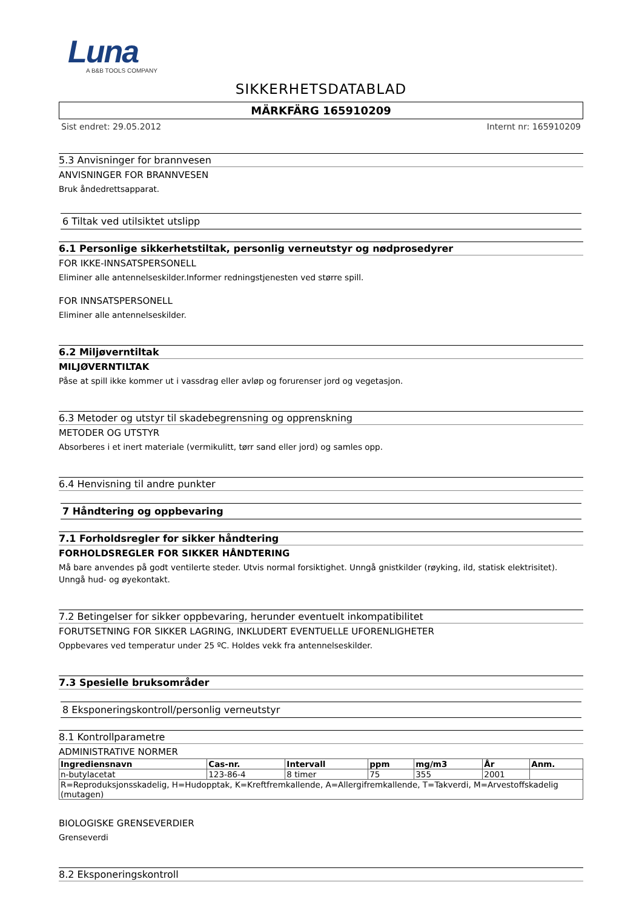Luna
A B&B TOOLS COMPANY
SIKKERHETSDATABLAD
MÄRKFÄRG 165910209
Sist endret: 29.05.2012 Internt nr: 165910209
5.3 Anvisninger for brannvesen
ANVISNINGER FOR BRANNVESEN
Bruk åndedrettsapparat.
6 Tiltak ved utilsiktet utslipp
6.1 Personlige sikkerhetstiltak, personlig verneutstyr og nødprosedyrer
FOR IKKE-INNSATSPERSONELL
Eliminer alle antennelseskilder.Informer redningstjenesten ved større spill.
FOR INNSATSPERSONELL
Eliminer alle antennelseskilder.
6.2 Miljøverntiltak
MILJØVERNTILTAK
Påse at spill ikke kommer ut i vassdrag eller avløp og forurenser jord og vegetasjon.
6.3 Metoder og utstyr til skadebegrensning og opprenskning
METODER OG UTSTYR
Absorberes i et inert materiale (vermikulitt, tørr sand eller jord) og samles opp.
6.4 Henvisning til andre punkter
7 Håndtering og oppbevaring
7.1 Forholdsregler for sikker håndtering
FORHOLDSREGLER FOR SIKKER HÅNDTERING
Må bare anvendes på godt ventilerte steder. Utvis normal forsiktighet. Unngå gnistkilder (røyking, ild, statisk elektrisitet). Unngå hud- og øyekontakt.
7.2 Betingelser for sikker oppbevaring, herunder eventuelt inkompatibilitet
FORUTSETNING FOR SIKKER LAGRING, INKLUDERT EVENTUELLE UFORENLIGHETER
Oppbevares ved temperatur under 25 ºC. Holdes vekk fra antennelseskilder.
7.3 Spesielle bruksområder
8 Eksponeringskontroll/personlig verneutstyr
8.1 Kontrollparametre
ADMINISTRATIVE NORMER
| Ingrediensnavn | Cas-nr. | Intervall | ppm | mg/m3 | År | Anm. |
| --- | --- | --- | --- | --- | --- | --- |
| n-butylacetat | 123-86-4 | 8 timer | 75 | 355 | 2001 | |
| R=Reproduksjonsskadelig, H=Hudopptak, K=Kreftfremkallende, A=Allergifremkallende, T=Takverdi, M=Arvestoffskadelig (mutagen) | | | | | | |
BIOLOGISKE GRENSEVERDIER
Grenseverdi
8.2 Eksponeringskontroll